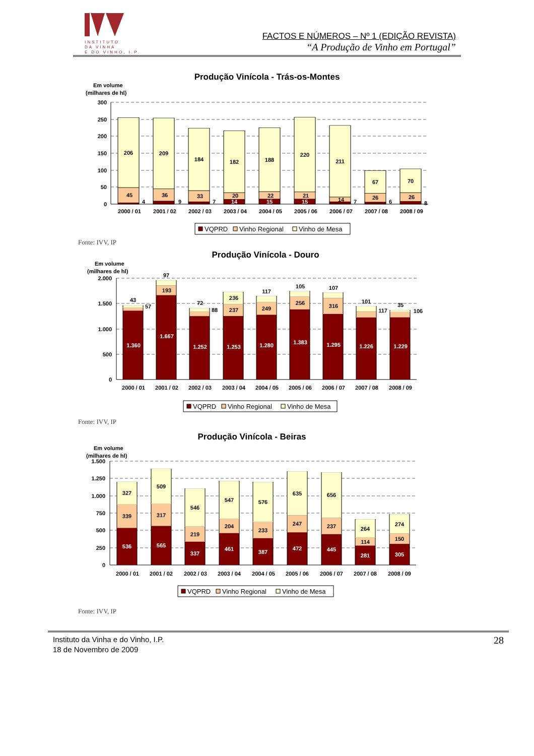INSTITUTO
DA VINHA
E DO VINHO, I.P.
FACTOS E NÚMEROS – Nº 1 (EDIÇÃO REVISTA)
“A Produção de Vinho em Portugal”
Produção Vinícola - Trás-os-Montes
Em volume
(milhares de hl)
300
250
200
150
100
50
0
206
45
4
209
36
9
184
33
7
182
20
14
188
22
15
220
21
15
211
14
7
67
26
6
70
26
8
2000 / 01
2001 / 02
2002 / 03
2003 / 04
2004 / 05
2005 / 06
2006 / 07
2007 / 08
2008 / 09
VQPRD
Vinho Regional
Vinho de Mesa
Fonte: IVV, IP
Produção Vinícola - Douro
Em volume
(milhares de hl)
2.000
1.500
1.000
500
0
43
57
1.360
97
193
1.667
72
88
1.252
236
237
1.253
117
249
1.280
105
256
1.383
107
316
1.295
101
117
1.226
35
106
1.229
2000 / 01
2001 / 02
2002 / 03
2003 / 04
2004 / 05
2005 / 06
2006 / 07
2007 / 08
2008 / 09
VQPRD
Vinho Regional
Vinho de Mesa
Fonte: IVV, IP
Produção Vinícola - Beiras
Em volume
(milhares de hl)
1.500
1.250
1.000
750
500
250
0
327
339
536
509
317
565
546
219
337
547
204
461
576
233
387
635
247
472
656
237
445
264
114
281
274
150
305
2000 / 01
2001 / 02
2002 / 03
2003 / 04
2004 / 05
2005 / 06
2006 / 07
2007 / 08
2008 / 09
VQPRD
Vinho Regional
Vinho de Mesa
Fonte: IVV, IP
Instituto da Vinha e do Vinho, I.P.
18 de Novembro de 2009
28